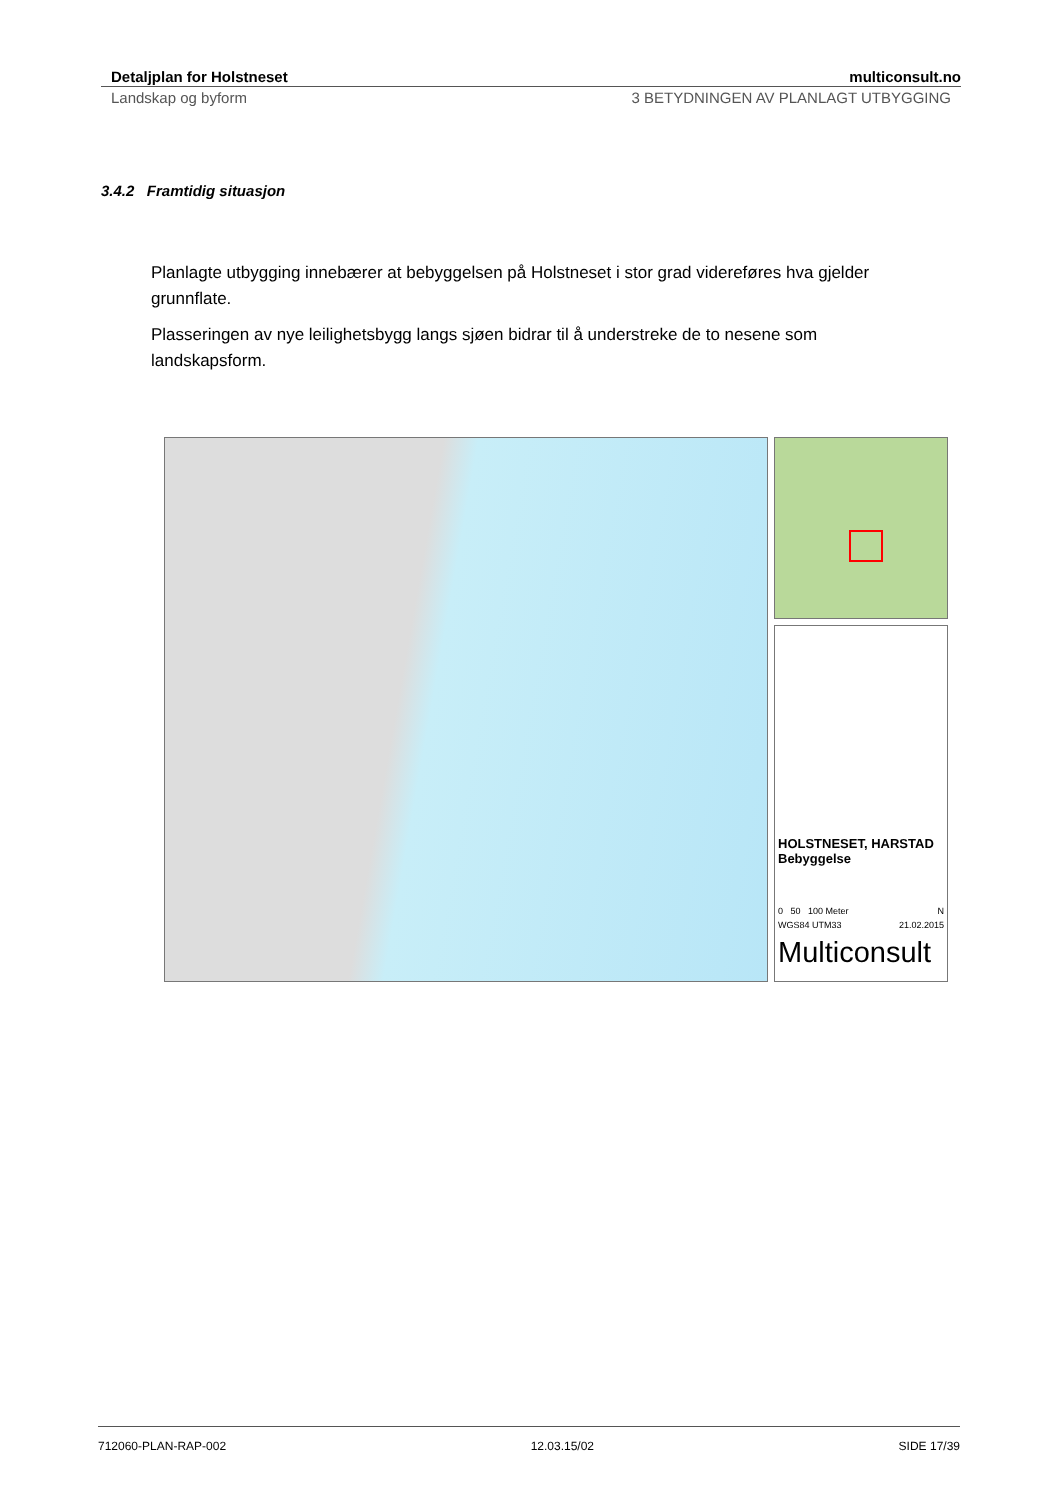Detaljplan for Holstneset multiconsult.no
Landskap og byform 3 BETYDNINGEN AV PLANLAGT UTBYGGING
3.4.2 Framtidig situasjon
Planlagte utbygging innebærer at bebyggelsen på Holstneset i stor grad videreføres hva gjelder grunnflate.
Plasseringen av nye leilighetsbygg langs sjøen bidrar til å understreke de to nesene som landskapsform.
HOLSTNESET, HARSTAD
Bebyggelse
0 50 100 Meter N
WGS84 UTM33 21.02.2015
Multiconsult
712060-PLAN-RAP-002 12.03.15/02 SIDE 17/39